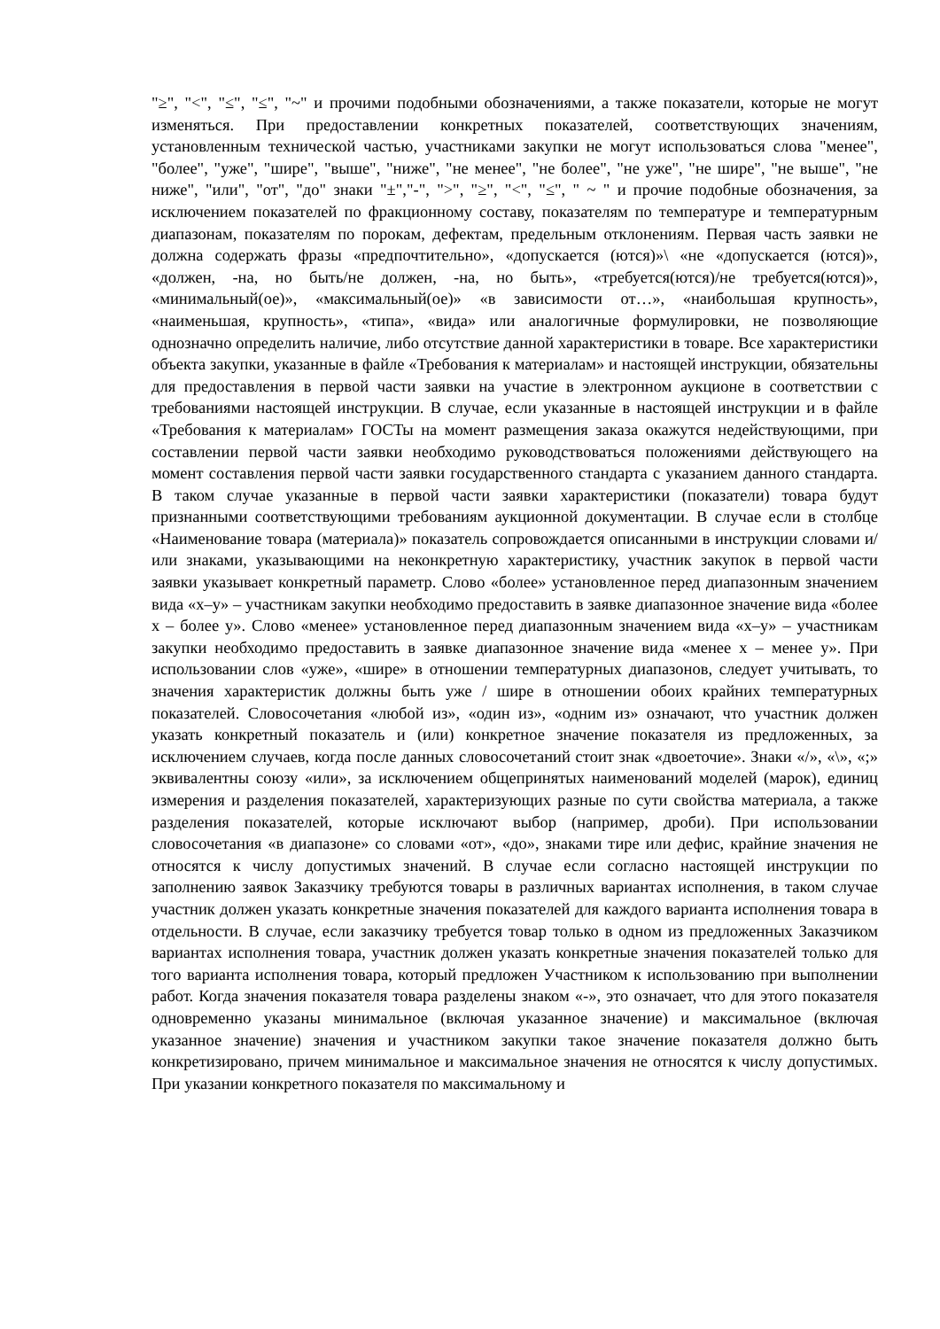"≥", "<", "≤", "≤", "~" и прочими подобными обозначениями, а также показатели, которые не могут изменяться. При предоставлении конкретных показателей, соответствующих значениям, установленным технической частью, участниками закупки не могут использоваться слова "менее", "более", "уже", "шире", "выше", "ниже", "не менее", "не более", "не уже", "не шире", "не выше", "не ниже", "или", "от", "до" знаки "±","-", ">", "≥", "<", "≤", " ~ " и прочие подобные обозначения, за исключением показателей по фракционному составу, показателям по температуре и температурным диапазонам, показателям по порокам, дефектам, предельным отклонениям. Первая часть заявки не должна содержать фразы «предпочтительно», «допускается (ются)»\ «не «допускается (ются)», «должен, -на, но быть/не должен, -на, но быть», «требуется(ются)/не требуется(ются)», «минимальный(ое)», «максимальный(ое)» «в зависимости от…», «наибольшая крупность», «наименьшая, крупность», «типа», «вида» или аналогичные формулировки, не позволяющие однозначно определить наличие, либо отсутствие данной характеристики в товаре. Все характеристики объекта закупки, указанные в файле «Требования к материалам» и настоящей инструкции, обязательны для предоставления в первой части заявки на участие в электронном аукционе в соответствии с требованиями настоящей инструкции. В случае, если указанные в настоящей инструкции и в файле «Требования к материалам» ГОСТы на момент размещения заказа окажутся недействующими, при составлении первой части заявки необходимо руководствоваться положениями действующего на момент составления первой части заявки государственного стандарта с указанием данного стандарта. В таком случае указанные в первой части заявки характеристики (показатели) товара будут признанными соответствующими требованиям аукционной документации. В случае если в столбце «Наименование товара (материала)» показатель сопровождается описанными в инструкции словами и/или знаками, указывающими на неконкретную характеристику, участник закупок в первой части заявки указывает конкретный параметр. Слово «более» установленное перед диапазонным значением вида «x–y» – участникам закупки необходимо предоставить в заявке диапазонное значение вида «более x – более y». Слово «менее» установленное перед диапазонным значением вида «x–y» – участникам закупки необходимо предоставить в заявке диапазонное значение вида «менее x – менее y». При использовании слов «уже», «шире» в отношении температурных диапазонов, следует учитывать, то значения характеристик должны быть уже / шире в отношении обоих крайних температурных показателей. Словосочетания «любой из», «один из», «одним из» означают, что участник должен указать конкретный показатель и (или) конкретное значение показателя из предложенных, за исключением случаев, когда после данных словосочетаний стоит знак «двоеточие». Знаки «/», «\», «;» эквивалентны союзу «или», за исключением общепринятых наименований моделей (марок), единиц измерения и разделения показателей, характеризующих разные по сути свойства материала, а также разделения показателей, которые исключают выбор (например, дроби). При использовании словосочетания «в диапазоне» со словами «от», «до», знаками тире или дефис, крайние значения не относятся к числу допустимых значений. В случае если согласно настоящей инструкции по заполнению заявок Заказчику требуются товары в различных вариантах исполнения, в таком случае участник должен указать конкретные значения показателей для каждого варианта исполнения товара в отдельности. В случае, если заказчику требуется товар только в одном из предложенных Заказчиком вариантах исполнения товара, участник должен указать конкретные значения показателей только для того варианта исполнения товара, который предложен Участником к использованию при выполнении работ. Когда значения показателя товара разделены знаком «-», это означает, что для этого показателя одновременно указаны минимальное (включая указанное значение) и максимальное (включая указанное значение) значения и участником закупки такое значение показателя должно быть конкретизировано, причем минимальное и максимальное значения не относятся к числу допустимых. При указании конкретного показателя по максимальному и